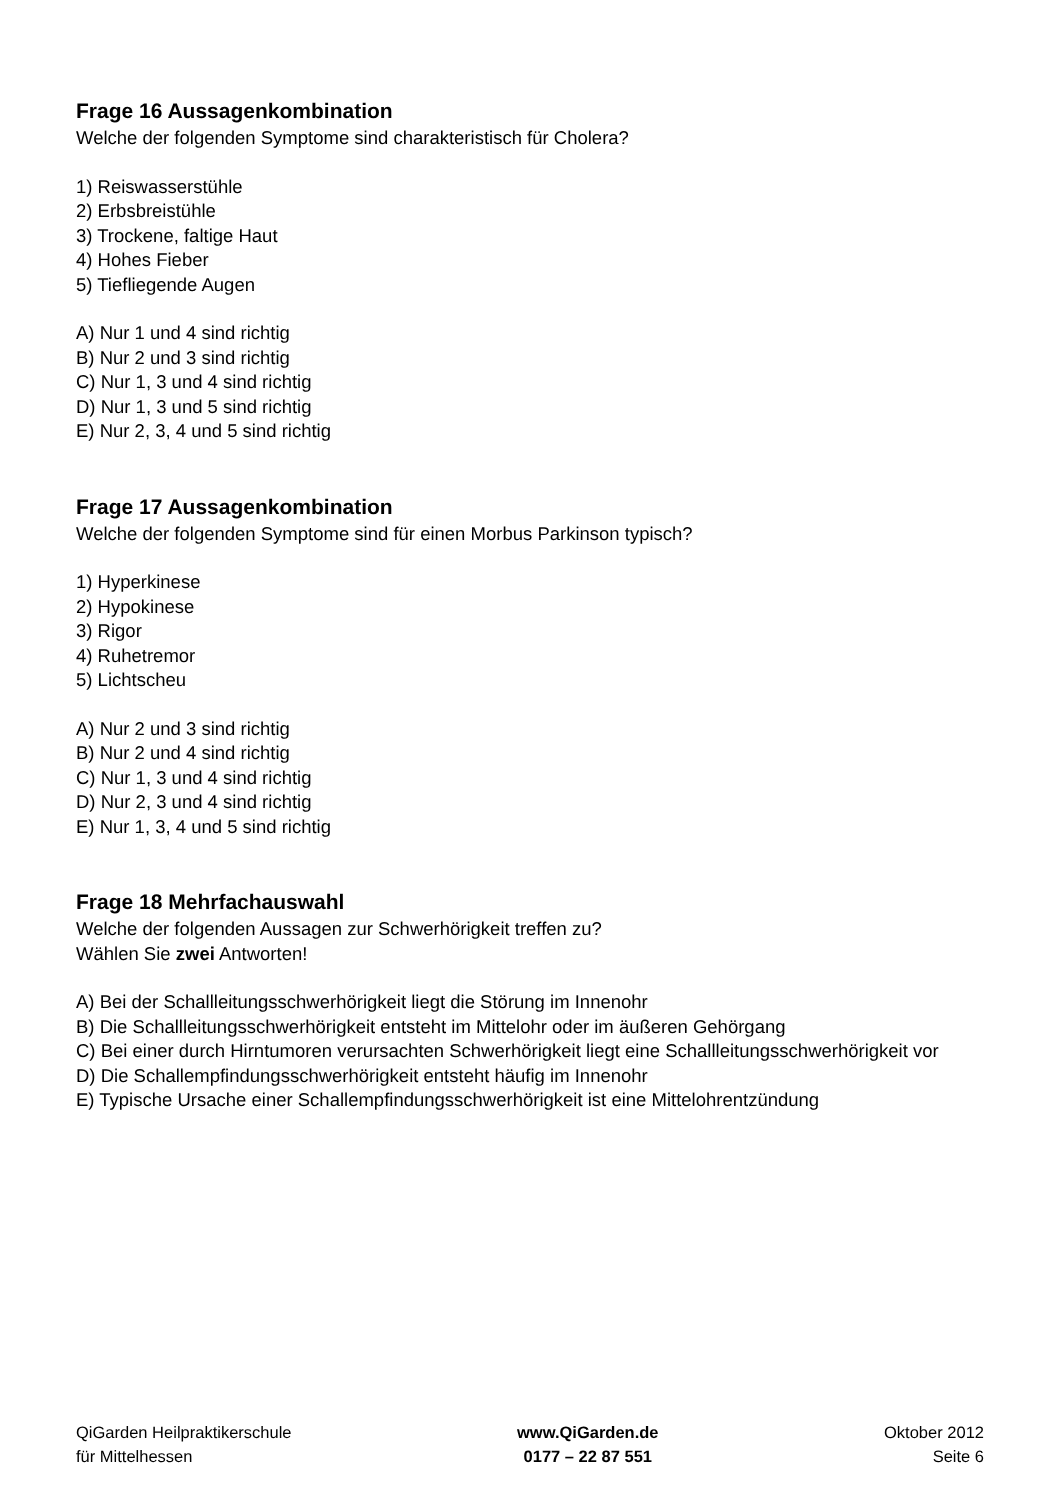Frage 16 Aussagenkombination
Welche der folgenden Symptome sind charakteristisch für Cholera?
1) Reiswasserstühle
2) Erbsbreistühle
3) Trockene, faltige Haut
4) Hohes Fieber
5) Tiefliegende Augen
A) Nur 1 und 4 sind richtig
B) Nur 2 und 3 sind richtig
C) Nur 1, 3 und 4 sind richtig
D) Nur 1, 3 und 5 sind richtig
E) Nur 2, 3, 4 und 5 sind richtig
Frage 17 Aussagenkombination
Welche der folgenden Symptome sind für einen Morbus Parkinson typisch?
1) Hyperkinese
2) Hypokinese
3) Rigor
4) Ruhetremor
5) Lichtscheu
A) Nur 2 und 3 sind richtig
B) Nur 2 und 4 sind richtig
C) Nur 1, 3 und 4 sind richtig
D) Nur 2, 3 und 4 sind richtig
E) Nur 1, 3, 4 und 5 sind richtig
Frage 18 Mehrfachauswahl
Welche der folgenden Aussagen zur Schwerhörigkeit treffen zu?
Wählen Sie zwei Antworten!
A) Bei der Schallleitungsschwerhörigkeit liegt die Störung im Innenohr
B) Die Schallleitungsschwerhörigkeit entsteht im Mittelohr oder im äußeren Gehörgang
C) Bei einer durch Hirntumoren verursachten Schwerhörigkeit liegt eine Schallleitungsschwerhörigkeit vor
D) Die Schallempfindungsschwerhörigkeit entsteht häufig im Innenohr
E) Typische Ursache einer Schallempfindungsschwerhörigkeit ist eine Mittelohrentzündung
QiGarden Heilpraktikerschule
für Mittelhessen
www.QiGarden.de
0177 – 22 87 551
Oktober 2012
Seite 6